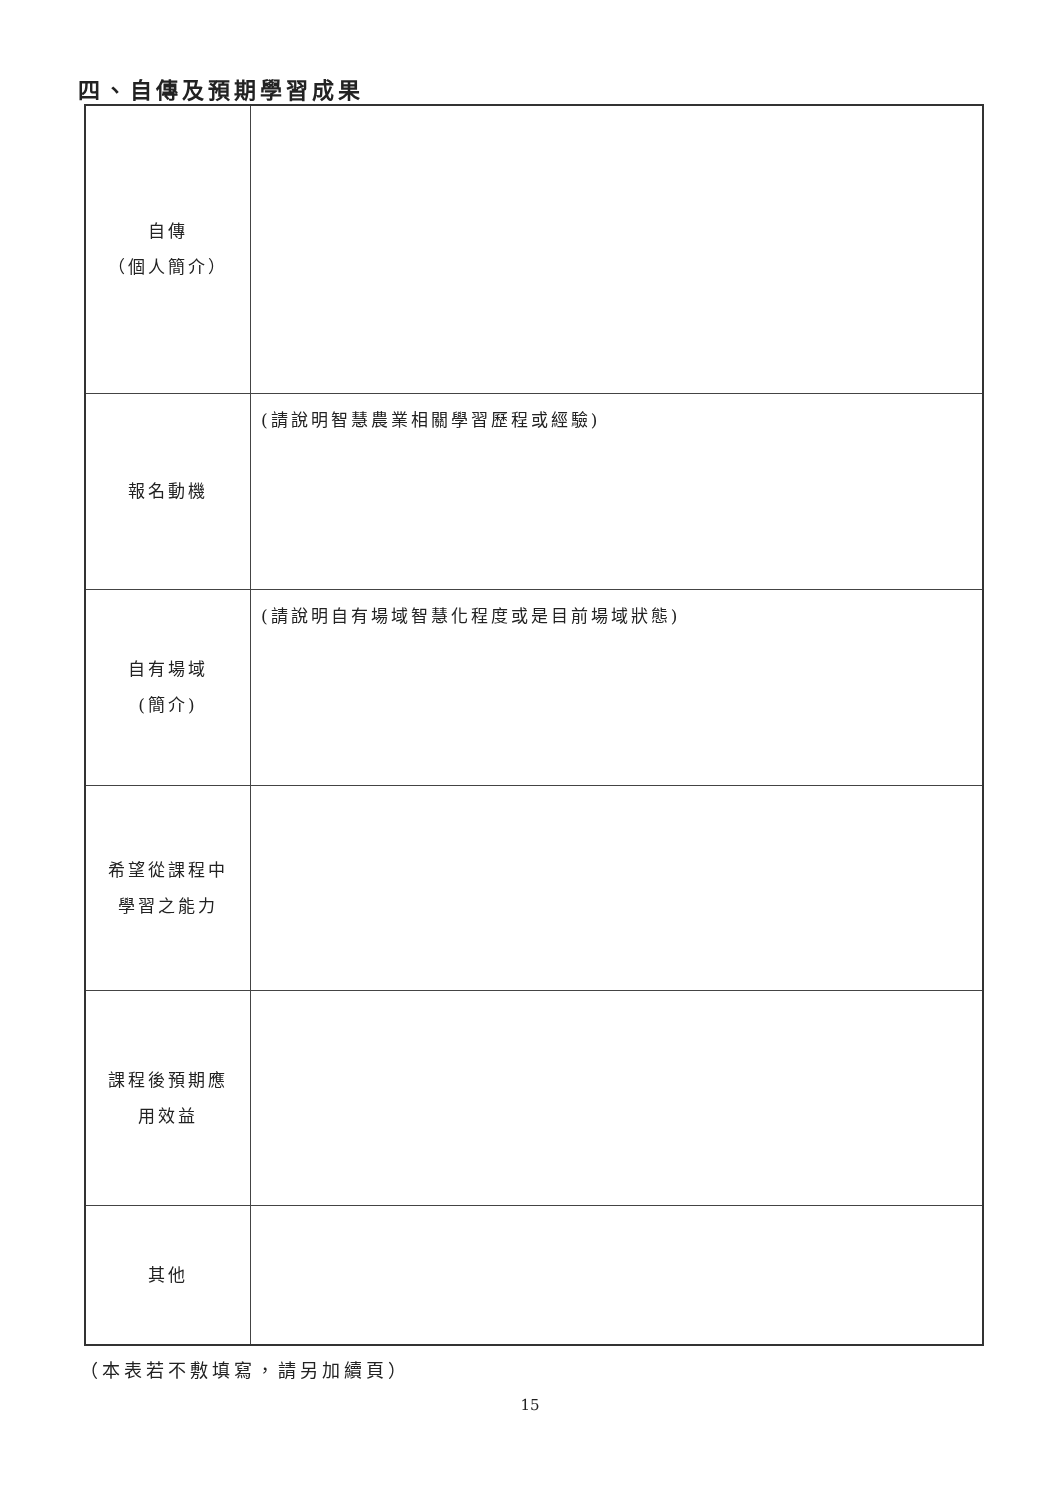四、自傳及預期學習成果
| 自傳 （個人簡介） | |
| 報名動機 | (請說明智慧農業相關學習歷程或經驗) |
| 自有場域 (簡介) | (請說明自有場域智慧化程度或是目前場域狀態) |
| 希望從課程中 學習之能力 | |
| 課程後預期應 用效益 | |
| 其他 | |
（本表若不敷填寫，請另加續頁）
15